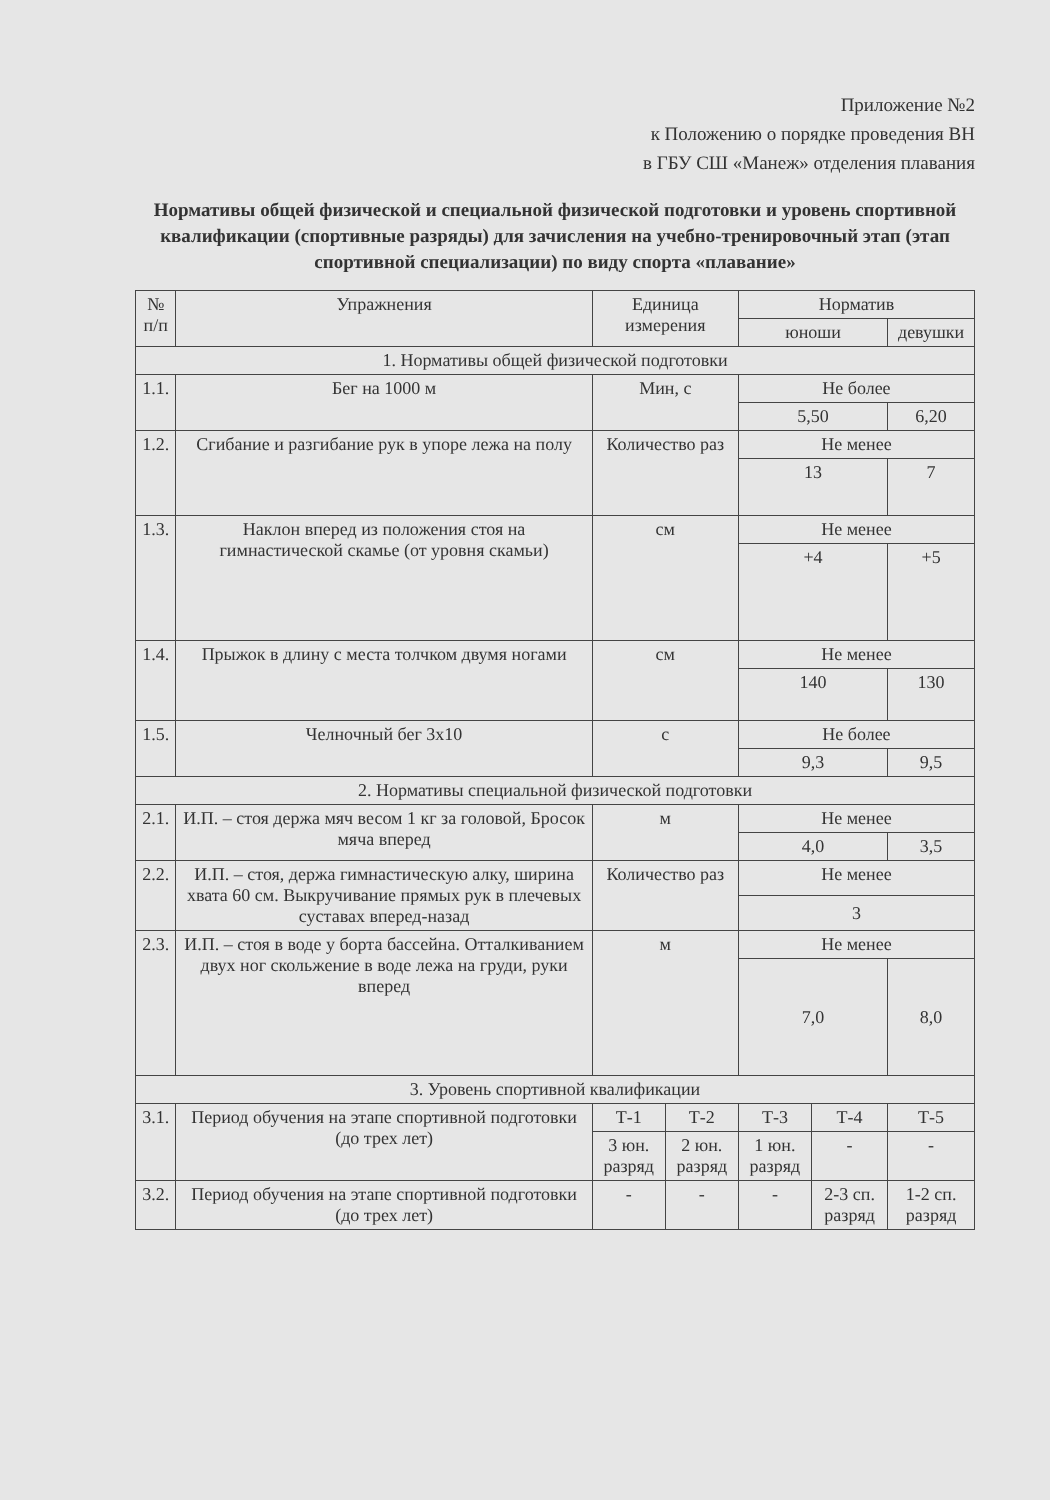Приложение №2
к Положению о порядке проведения ВН
в ГБУ СШ «Манеж» отделения плавания
Нормативы общей физической и специальной физической подготовки и уровень спортивной квалификации (спортивные разряды) для зачисления на учебно-тренировочный этап (этап спортивной специализации) по виду спорта «плавание»
| № п/п | Упражнения | Единица измерения | | Норматив | | |
| --- | --- | --- | --- | --- | --- | --- |
| | | | | юноши | | девушки |
| 1. Нормативы общей физической подготовки | | | | | | |
| 1.1. | Бег на 1000 м | Мин, с | | Не более | | |
| | | | | 5,50 | | 6,20 |
| 1.2. | Сгибание и разгибание рук в упоре лежа на полу | Количество раз | | Не менее | | |
| | | | | 13 | | 7 |
| 1.3. | Наклон вперед из положения стоя на гимнастической скамье (от уровня скамьи) | см | | Не менее | | |
| | | | | +4 | | +5 |
| 1.4. | Прыжок в длину с места толчком двумя ногами | см | | Не менее | | |
| | | | | 140 | | 130 |
| 1.5. | Челночный бег 3х10 | с | | Не более | | |
| | | | | 9,3 | | 9,5 |
| 2. Нормативы специальной физической подготовки | | | | | | |
| 2.1. | И.П. – стоя держа мяч весом 1 кг за головой, Бросок мяча вперед | м | | Не менее | | |
| | | | | 4,0 | | 3,5 |
| 2.2. | И.П. – стоя, держа гимнастическую алку, ширина хвата 60 см. Выкручивание прямых рук в плечевых суставах вперед-назад | Количество раз | | Не менее | | |
| | | | | 3 | | |
| 2.3. | И.П. – стоя в воде у борта бассейна. Отталкиванием двух ног скольжение в воде лежа на груди, руки вперед | м | | Не менее | | |
| | | | | 7,0 | | 8,0 |
| 3. Уровень спортивной квалификации | | | | | | |
| 3.1. | Период обучения на этапе спортивной подготовки (до трех лет) | Т-1 | Т-2 | Т-3 | Т-4 | Т-5 |
| | | 3 юн. разряд | 2 юн. разряд | 1 юн. разряд | - | - |
| 3.2. | Период обучения на этапе спортивной подготовки (до трех лет) | - | - | - | 2-3 сп. разряд | 1-2 сп. разряд |